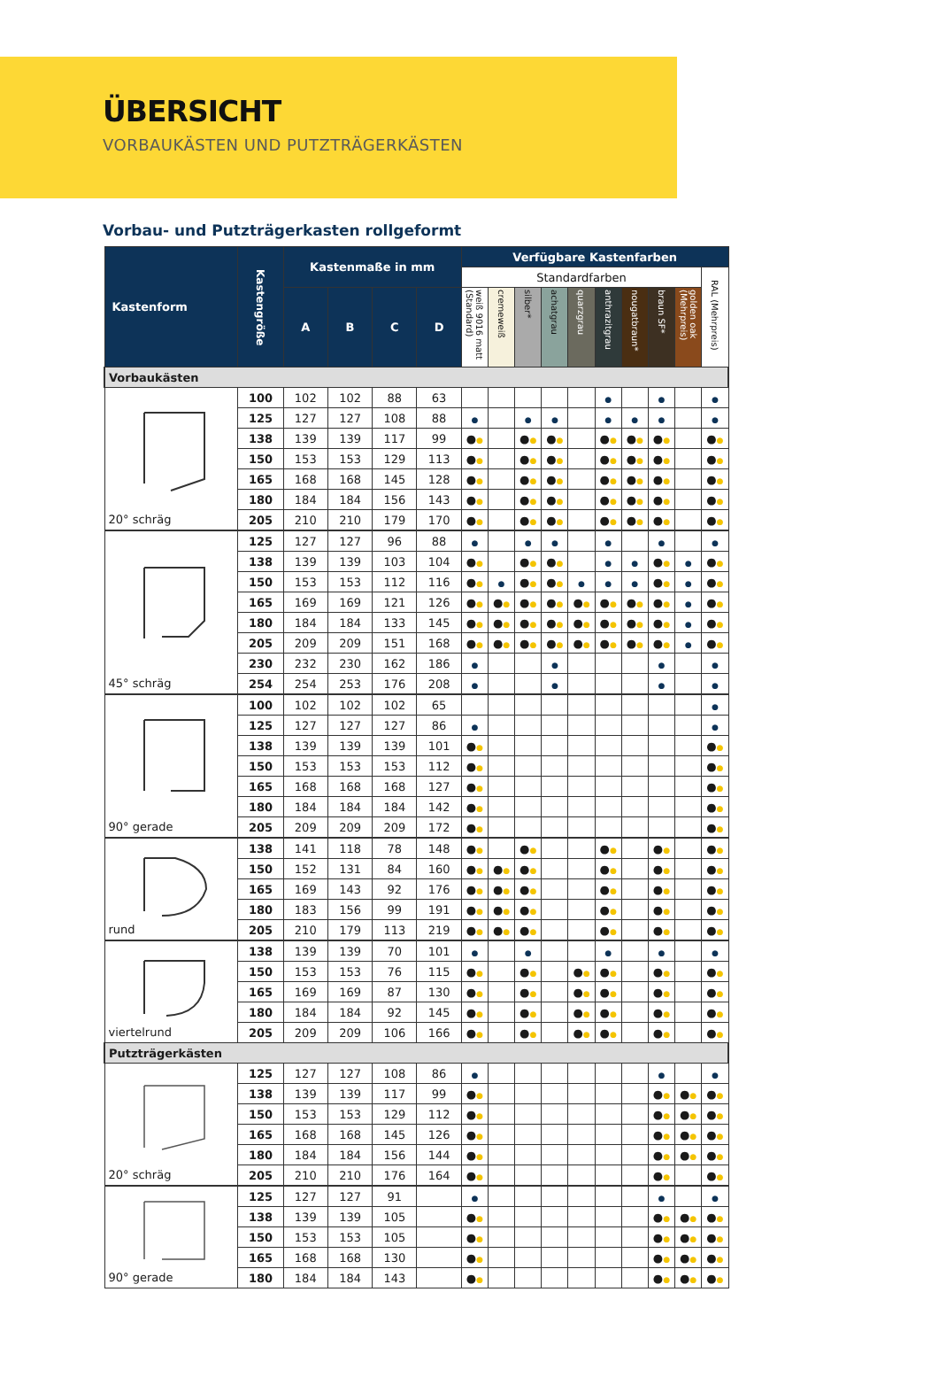ÜBERSICHT
VORBAUKÄSTEN UND PUTZTRÄGERKÄSTEN
Vorbau- und Putzträgerkasten rollgeformt
| Kastenform | Kastengröße | Kastenmaße in mm | | | | Verfügbare Kastenfarben | | | | | | | | | |
| --- | --- | --- | --- | --- | --- | --- | --- | --- | --- | --- | --- | --- | --- | --- | --- |
| | | | | | | Standardfarben | | | | | | | | | RAL (Mehrpreis) |
| | | A | B | C | D | weiß 9016 matt (Standard) | cremeweiß | silber* | achatgrau | quarzgrau | anthrazitgrau | nougatbraun* | braun SF* | golden oak (Mehrpreis) | |
| Vorbaukästen | | | | | | | | | | | | | | | |
| 20° schräg | 100 | 102 | 102 | 88 | 63 | | | | | | ● | | ● | | ● |
| | 125 | 127 | 127 | 108 | 88 | ● | | ● | ● | | ● | ● | ● | | ● |
| | 138 | 139 | 139 | 117 | 99 | ● ● | | ● ● | ● ● | | ● ● | ● ● | ● ● | | ● ● |
| | 150 | 153 | 153 | 129 | 113 | ● ● | | ● ● | ● ● | | ● ● | ● ● | ● ● | | ● ● |
| | 165 | 168 | 168 | 145 | 128 | ● ● | | ● ● | ● ● | | ● ● | ● ● | ● ● | | ● ● |
| | 180 | 184 | 184 | 156 | 143 | ● ● | | ● ● | ● ● | | ● ● | ● ● | ● ● | | ● ● |
| | 205 | 210 | 210 | 179 | 170 | ● ● | | ● ● | ● ● | | ● ● | ● ● | ● ● | | ● ● |
| 45° schräg | 125 | 127 | 127 | 96 | 88 | ● | | ● | ● | | ● | | ● | | ● |
| | 138 | 139 | 139 | 103 | 104 | ● ● | | ● ● | ● ● | | ● | ● | ● ● | ● | ● ● |
| | 150 | 153 | 153 | 112 | 116 | ● ● | ● | ● ● | ● ● | ● | ● | ● | ● ● | ● | ● ● |
| | 165 | 169 | 169 | 121 | 126 | ● ● | ● ● | ● ● | ● ● | ● ● | ● ● | ● ● | ● ● | ● | ● ● |
| | 180 | 184 | 184 | 133 | 145 | ● ● | ● ● | ● ● | ● ● | ● ● | ● ● | ● ● | ● ● | ● | ● ● |
| | 205 | 209 | 209 | 151 | 168 | ● ● | ● ● | ● ● | ● ● | ● ● | ● ● | ● ● | ● ● | ● | ● ● |
| | 230 | 232 | 230 | 162 | 186 | ● | | | ● | | | | ● | | ● |
| | 254 | 254 | 253 | 176 | 208 | ● | | | ● | | | | ● | | ● |
| 90° gerade | 100 | 102 | 102 | 102 | 65 | | | | | | | | | | ● |
| | 125 | 127 | 127 | 127 | 86 | ● | | | | | | | | | ● |
| | 138 | 139 | 139 | 139 | 101 | ● ● | | | | | | | | | ● ● |
| | 150 | 153 | 153 | 153 | 112 | ● ● | | | | | | | | | ● ● |
| | 165 | 168 | 168 | 168 | 127 | ● ● | | | | | | | | | ● ● |
| | 180 | 184 | 184 | 184 | 142 | ● ● | | | | | | | | | ● ● |
| | 205 | 209 | 209 | 209 | 172 | ● ● | | | | | | | | | ● ● |
| rund | 138 | 141 | 118 | 78 | 148 | ● ● | | ● ● | | | ● ● | | ● ● | | ● ● |
| | 150 | 152 | 131 | 84 | 160 | ● ● | ● ● | ● ● | | | ● ● | | ● ● | | ● ● |
| | 165 | 169 | 143 | 92 | 176 | ● ● | ● ● | ● ● | | | ● ● | | ● ● | | ● ● |
| | 180 | 183 | 156 | 99 | 191 | ● ● | ● ● | ● ● | | | ● ● | | ● ● | | ● ● |
| | 205 | 210 | 179 | 113 | 219 | ● ● | ● ● | ● ● | | | ● ● | | ● ● | | ● ● |
| viertelrund | 138 | 139 | 139 | 70 | 101 | ● | | ● | | | ● | | ● | | ● |
| | 150 | 153 | 153 | 76 | 115 | ● ● | | ● ● | | ● ● | ● ● | | ● ● | | ● ● |
| | 165 | 169 | 169 | 87 | 130 | ● ● | | ● ● | | ● ● | ● ● | | ● ● | | ● ● |
| | 180 | 184 | 184 | 92 | 145 | ● ● | | ● ● | | ● ● | ● ● | | ● ● | | ● ● |
| | 205 | 209 | 209 | 106 | 166 | ● ● | | ● ● | | ● ● | ● ● | | ● ● | | ● ● |
| Putzträgerkästen | | | | | | | | | | | | | | | |
| 20° schräg | 125 | 127 | 127 | 108 | 86 | ● | | | | | | | ● | | ● |
| | 138 | 139 | 139 | 117 | 99 | ● ● | | | | | | | ● ● | ● ● | ● ● |
| | 150 | 153 | 153 | 129 | 112 | ● ● | | | | | | | ● ● | ● ● | ● ● |
| | 165 | 168 | 168 | 145 | 126 | ● ● | | | | | | | ● ● | ● ● | ● ● |
| | 180 | 184 | 184 | 156 | 144 | ● ● | | | | | | | ● ● | ● ● | ● ● |
| | 205 | 210 | 210 | 176 | 164 | ● ● | | | | | | | ● ● | | ● ● |
| 90° gerade | 125 | 127 | 127 | 91 | | ● | | | | | | | ● | | ● |
| | 138 | 139 | 139 | 105 | | ● ● | | | | | | | ● ● | ● ● | ● ● |
| | 150 | 153 | 153 | 105 | | ● ● | | | | | | | ● ● | ● ● | ● ● |
| | 165 | 168 | 168 | 130 | | ● ● | | | | | | | ● ● | ● ● | ● ● |
| | 180 | 184 | 184 | 143 | | ● ● | | | | | | | ● ● | ● ● | ● ● |